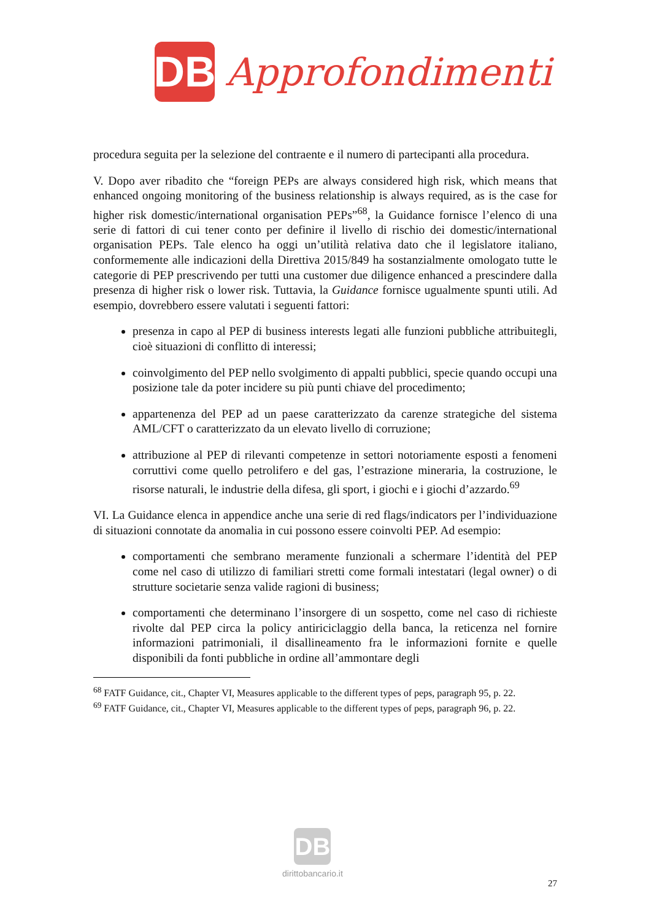DB
Approfondimenti
procedura seguita per la selezione del contraente e il numero di partecipanti alla procedura.
V. Dopo aver ribadito che “foreign PEPs are always considered high risk, which means that enhanced ongoing monitoring of the business relationship is always required, as is the case for higher risk domestic/international organisation PEPs”<sup>68</sup>, la Guidance fornisce l’elenco di una serie di fattori di cui tener conto per definire il livello di rischio dei domestic/international organisation PEPs. Tale elenco ha oggi un’utilità relativa dato che il legislatore italiano, conformemente alle indicazioni della Direttiva 2015/849 ha sostanzialmente omologato tutte le categorie di PEP prescrivendo per tutti una customer due diligence enhanced a prescindere dalla presenza di higher risk o lower risk. Tuttavia, la Guidance fornisce ugualmente spunti utili. Ad esempio, dovrebbero essere valutati i seguenti fattori:
presenza in capo al PEP di business interests legati alle funzioni pubbliche attribuitegli, cioè situazioni di conflitto di interessi;
coinvolgimento del PEP nello svolgimento di appalti pubblici, specie quando occupi una posizione tale da poter incidere su più punti chiave del procedimento;
appartenenza del PEP ad un paese caratterizzato da carenze strategiche del sistema AML/CFT o caratterizzato da un elevato livello di corruzione;
attribuzione al PEP di rilevanti competenze in settori notoriamente esposti a fenomeni corruttivi come quello petrolifero e del gas, l’estrazione mineraria, la costruzione, le risorse naturali, le industrie della difesa, gli sport, i giochi e i giochi d’azzardo.<sup>69</sup>
VI. La Guidance elenca in appendice anche una serie di red flags/indicators per l’individuazione di situazioni connotate da anomalia in cui possono essere coinvolti PEP. Ad esempio:
comportamenti che sembrano meramente funzionali a schermare l’identità del PEP come nel caso di utilizzo di familiari stretti come formali intestatari (legal owner) o di strutture societarie senza valide ragioni di business;
comportamenti che determinano l’insorgere di un sospetto, come nel caso di richieste rivolte dal PEP circa la policy antiriciclaggio della banca, la reticenza nel fornire informazioni patrimoniali, il disallineamento fra le informazioni fornite e quelle disponibili da fonti pubbliche in ordine all’ammontare degli
<sup>68</sup> FATF Guidance, cit., Chapter VI, Measures applicable to the different types of peps, paragraph 95, p. 22.
<sup>69</sup> FATF Guidance, cit., Chapter VI, Measures applicable to the different types of peps, paragraph 96, p. 22.
DB
dirittobancario.it
27